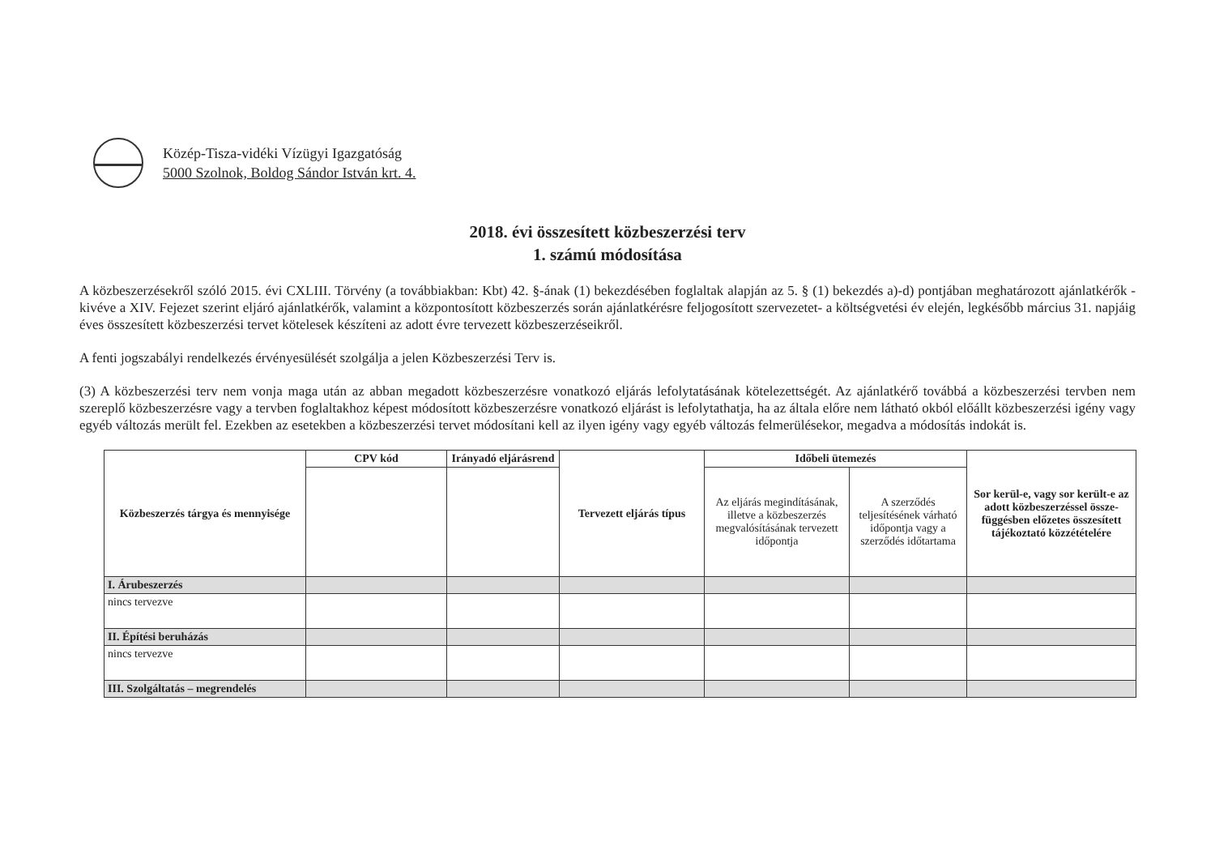Közép-Tisza-vidéki Vízügyi Igazgatóság
5000 Szolnok, Boldog Sándor István krt. 4.
2018. évi összesített közbeszerzési terv
1. számú módosítása
A közbeszerzésekről szóló 2015. évi CXLIII. Törvény (a továbbiakban: Kbt) 42. §-ának (1) bekezdésében foglaltak alapján az 5. § (1) bekezdés a)-d) pontjában meghatározott ajánlatkérők - kivéve a XIV. Fejezet szerint eljáró ajánlatkérők, valamint a központosított közbeszerzés során ajánlatkérésre feljogosított szervezetet- a költségvetési év elején, legkésőbb március 31. napjáig éves összesített közbeszerzési tervet kötelesek készíteni az adott évre tervezett közbeszerzéseikről.
A fenti jogszabályi rendelkezés érvényesülését szolgálja a jelen Közbeszerzési Terv is.
(3) A közbeszerzési terv nem vonja maga után az abban megadott közbeszerzésre vonatkozó eljárás lefolytatásának kötelezettségét. Az ajánlatkérő továbbá a közbeszerzési tervben nem szereplő közbeszerzésre vagy a tervben foglaltakhoz képest módosított közbeszerzésre vonatkozó eljárást is lefolytathatja, ha az általa előre nem látható okból előállt közbeszerzési igény vagy egyéb változás merült fel. Ezekben az esetekben a közbeszerzési tervet módosítani kell az ilyen igény vagy egyéb változás felmerülésekor, megadva a módosítás indokát is.
| Közbeszerzés tárgya és mennyisége | CPV kód | Irányadó eljárásrend | Tervezett eljárás típus | Időbeli ütemezés | | Sor kerül-e, vagy sor került-e az adott közbeszerzéssel össze-függésben előzetes összesített tájékoztató közzétételére |
| --- | --- | --- | --- | --- | --- | --- |
| | | | | Az eljárás megindításának, illetve a közbeszerzés megvalósításának tervezett időpontja | A szerződés teljesítésének várható időpontja vagy a szerződés időtartama | |
| I. Árubeszerzés | | | | | | |
| nincs tervezve | | | | | | |
| II. Építési beruházás | | | | | | |
| nincs tervezve | | | | | | |
| III. Szolgáltatás – megrendelés | | | | | | |